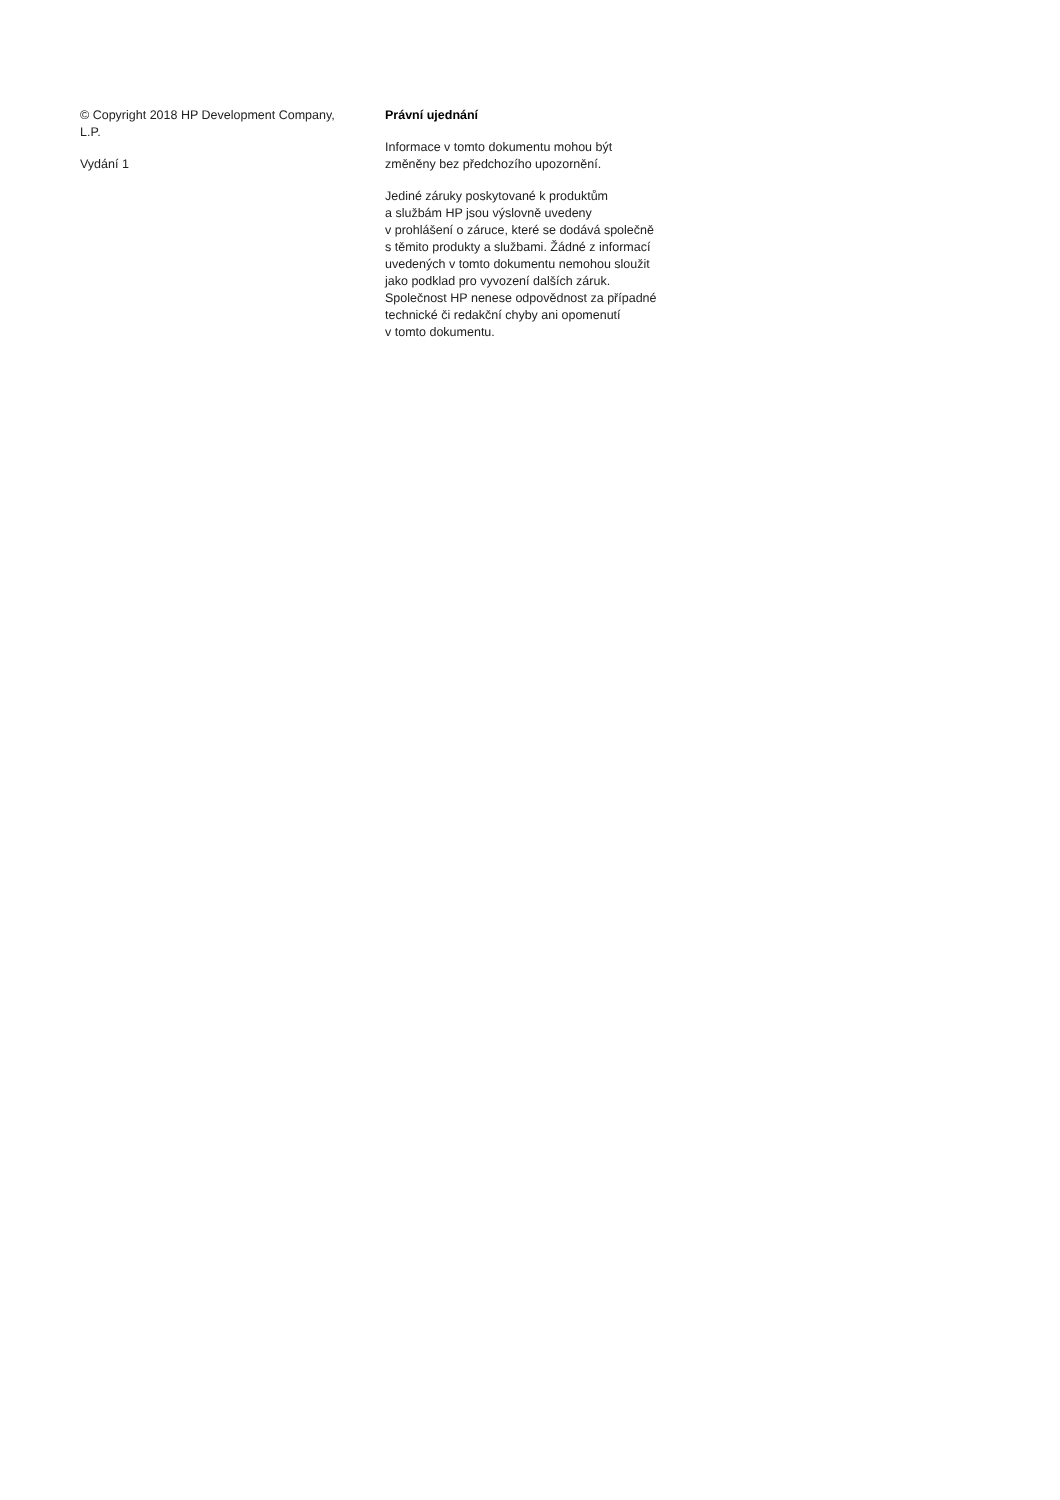© Copyright 2018 HP Development Company, L.P.
Vydání 1
Právní ujednání
Informace v tomto dokumentu mohou být
změněny bez předchozího upozornění.
Jediné záruky poskytované k produktům
a službám HP jsou výslovně uvedeny
v prohlášení o záruce, které se dodává společně
s těmito produkty a službami. Žádné z informací
uvedených v tomto dokumentu nemohou sloužit
jako podklad pro vyvození dalších záruk.
Společnost HP nenese odpovědnost za případné
technické či redakční chyby ani opomenutí
v tomto dokumentu.